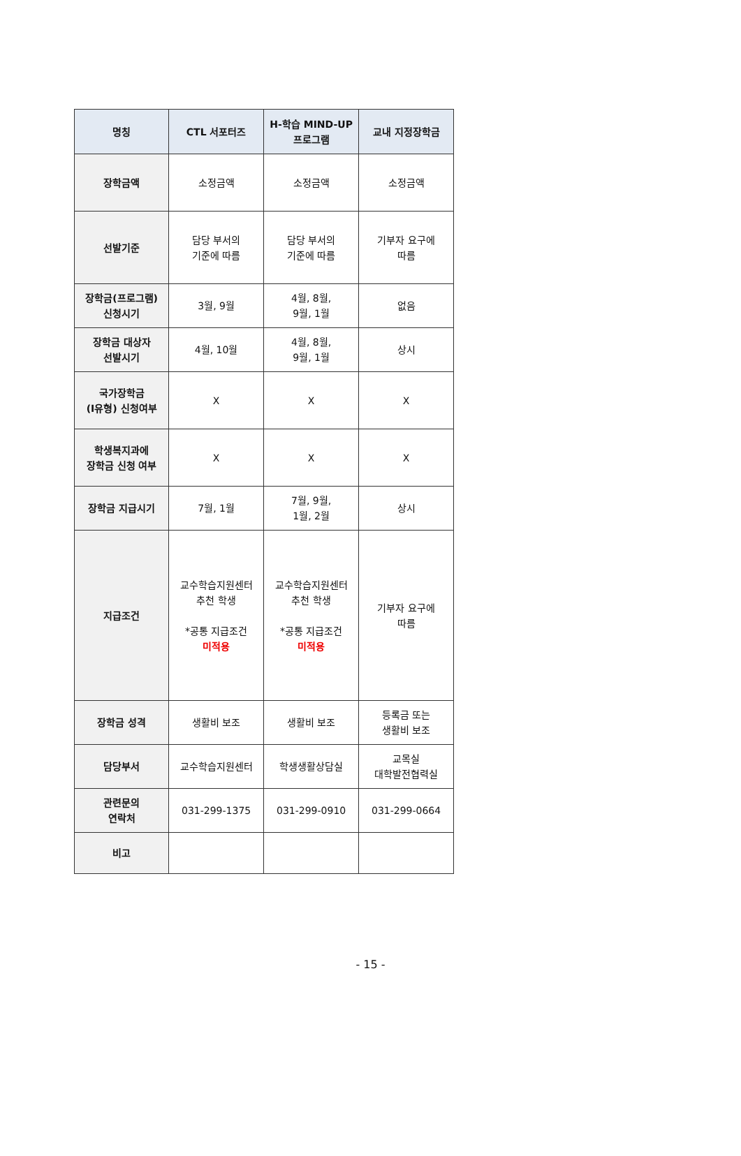| 명칭 | CTL 서포터즈 | H-학습 MIND-UP 프로그램 | 교내 지정장학금 |
| --- | --- | --- | --- |
| 장학금액 | 소정금액 | 소정금액 | 소정금액 |
| 선발기준 | 담당 부서의 기준에 따름 | 담당 부서의 기준에 따름 | 기부자 요구에 따름 |
| 장학금(프로그램) 신청시기 | 3월, 9월 | 4월, 8월, 9월, 1월 | 없음 |
| 장학금 대상자 선발시기 | 4월, 10월 | 4월, 8월, 9월, 1월 | 상시 |
| 국가장학금 (I유형) 신청여부 | X | X | X |
| 학생복지과에 장학금 신청 여부 | X | X | X |
| 장학금 지급시기 | 7월, 1월 | 7월, 9월, 1월, 2월 | 상시 |
| 지급조건 | 교수학습지원센터 추천 학생 *공통 지급조건 미적용 | 교수학습지원센터 추천 학생 *공통 지급조건 미적용 | 기부자 요구에 따름 |
| 장학금 성격 | 생활비 보조 | 생활비 보조 | 등록금 또는 생활비 보조 |
| 담당부서 | 교수학습지원센터 | 학생생활상담실 | 교목실 대학발전협력실 |
| 관련문의 연락처 | 031-299-1375 | 031-299-0910 | 031-299-0664 |
| 비고 | | | |
- 15 -